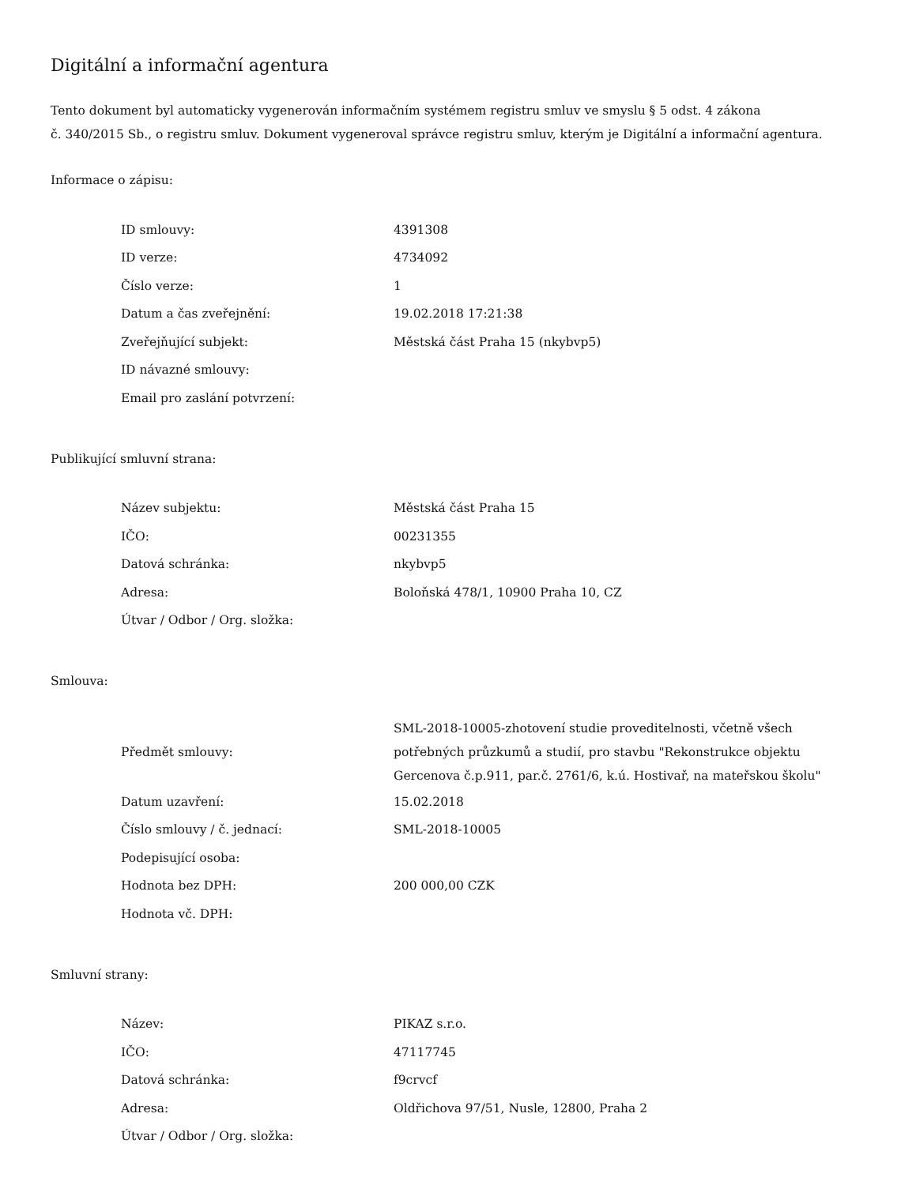Digitální a informační agentura
Tento dokument byl automaticky vygenerován informačním systémem registru smluv ve smyslu § 5 odst. 4 zákona
č. 340/2015 Sb., o registru smluv. Dokument vygeneroval správce registru smluv, kterým je Digitální a informační agentura.
Informace o zápisu:
| ID smlouvy: | 4391308 |
| ID verze: | 4734092 |
| Číslo verze: | 1 |
| Datum a čas zveřejnění: | 19.02.2018 17:21:38 |
| Zveřejňující subjekt: | Městská část Praha 15 (nkybvp5) |
| ID návazné smlouvy: | |
| Email pro zaslání potvrzení: | |
Publikující smluvní strana:
| Název subjektu: | Městská část Praha 15 |
| IČO: | 00231355 |
| Datová schránka: | nkybvp5 |
| Adresa: | Boloňská 478/1, 10900 Praha 10, CZ |
| Útvar / Odbor / Org. složka: | |
Smlouva:
| Předmět smlouvy: | SML-2018-10005-zhotovení studie proveditelnosti, včetně všech potřebných průzkumů a studií, pro stavbu "Rekonstrukce objektu Gercenova č.p.911, par.č. 2761/6, k.ú. Hostivař, na mateřskou školu" |
| Datum uzavření: | 15.02.2018 |
| Číslo smlouvy / č. jednací: | SML-2018-10005 |
| Podepisující osoba: | |
| Hodnota bez DPH: | 200 000,00 CZK |
| Hodnota vč. DPH: | |
Smluvní strany:
| Název: | PIKAZ s.r.o. |
| IČO: | 47117745 |
| Datová schránka: | f9crvcf |
| Adresa: | Oldřichova 97/51, Nusle, 12800, Praha 2 |
| Útvar / Odbor / Org. složka: | |